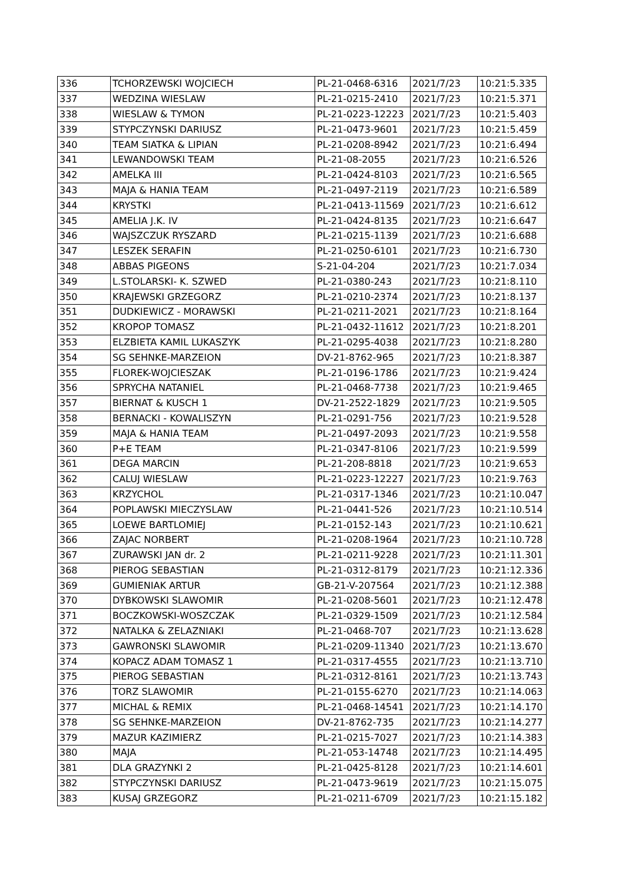| 336 | TCHORZEWSKI WOJCIECH | PL-21-0468-6316 | 2021/7/23 | 10:21:5.335 |
| 337 | WEDZINA WIESLAW | PL-21-0215-2410 | 2021/7/23 | 10:21:5.371 |
| 338 | WIESLAW & TYMON | PL-21-0223-12223 | 2021/7/23 | 10:21:5.403 |
| 339 | STYPCZYNSKI DARIUSZ | PL-21-0473-9601 | 2021/7/23 | 10:21:5.459 |
| 340 | TEAM SIATKA & LIPIAN | PL-21-0208-8942 | 2021/7/23 | 10:21:6.494 |
| 341 | LEWANDOWSKI TEAM | PL-21-08-2055 | 2021/7/23 | 10:21:6.526 |
| 342 | AMELKA III | PL-21-0424-8103 | 2021/7/23 | 10:21:6.565 |
| 343 | MAJA & HANIA TEAM | PL-21-0497-2119 | 2021/7/23 | 10:21:6.589 |
| 344 | KRYSTKI | PL-21-0413-11569 | 2021/7/23 | 10:21:6.612 |
| 345 | AMELIA J.K. IV | PL-21-0424-8135 | 2021/7/23 | 10:21:6.647 |
| 346 | WAJSZCZUK RYSZARD | PL-21-0215-1139 | 2021/7/23 | 10:21:6.688 |
| 347 | LESZEK SERAFIN | PL-21-0250-6101 | 2021/7/23 | 10:21:6.730 |
| 348 | ABBAS PIGEONS | S-21-04-204 | 2021/7/23 | 10:21:7.034 |
| 349 | L.STOLARSKI- K. SZWED | PL-21-0380-243 | 2021/7/23 | 10:21:8.110 |
| 350 | KRAJEWSKI GRZEGORZ | PL-21-0210-2374 | 2021/7/23 | 10:21:8.137 |
| 351 | DUDKIEWICZ - MORAWSKI | PL-21-0211-2021 | 2021/7/23 | 10:21:8.164 |
| 352 | KROPOP TOMASZ | PL-21-0432-11612 | 2021/7/23 | 10:21:8.201 |
| 353 | ELZBIETA KAMIL LUKASZYK | PL-21-0295-4038 | 2021/7/23 | 10:21:8.280 |
| 354 | SG SEHNKE-MARZEION | DV-21-8762-965 | 2021/7/23 | 10:21:8.387 |
| 355 | FLOREK-WOJCIESZAK | PL-21-0196-1786 | 2021/7/23 | 10:21:9.424 |
| 356 | SPRYCHA NATANIEL | PL-21-0468-7738 | 2021/7/23 | 10:21:9.465 |
| 357 | BIERNAT & KUSCH 1 | DV-21-2522-1829 | 2021/7/23 | 10:21:9.505 |
| 358 | BERNACKI - KOWALISZYN | PL-21-0291-756 | 2021/7/23 | 10:21:9.528 |
| 359 | MAJA & HANIA TEAM | PL-21-0497-2093 | 2021/7/23 | 10:21:9.558 |
| 360 | P+E TEAM | PL-21-0347-8106 | 2021/7/23 | 10:21:9.599 |
| 361 | DEGA MARCIN | PL-21-208-8818 | 2021/7/23 | 10:21:9.653 |
| 362 | CALUJ WIESLAW | PL-21-0223-12227 | 2021/7/23 | 10:21:9.763 |
| 363 | KRZYCHOL | PL-21-0317-1346 | 2021/7/23 | 10:21:10.047 |
| 364 | POPLAWSKI MIECZYSLAW | PL-21-0441-526 | 2021/7/23 | 10:21:10.514 |
| 365 | LOEWE BARTLOMIEJ | PL-21-0152-143 | 2021/7/23 | 10:21:10.621 |
| 366 | ZAJAC NORBERT | PL-21-0208-1964 | 2021/7/23 | 10:21:10.728 |
| 367 | ZURAWSKI JAN dr. 2 | PL-21-0211-9228 | 2021/7/23 | 10:21:11.301 |
| 368 | PIEROG SEBASTIAN | PL-21-0312-8179 | 2021/7/23 | 10:21:12.336 |
| 369 | GUMIENIAK ARTUR | GB-21-V-207564 | 2021/7/23 | 10:21:12.388 |
| 370 | DYBKOWSKI SLAWOMIR | PL-21-0208-5601 | 2021/7/23 | 10:21:12.478 |
| 371 | BOCZKOWSKI-WOSZCZAK | PL-21-0329-1509 | 2021/7/23 | 10:21:12.584 |
| 372 | NATALKA & ZELAZNIAKI | PL-21-0468-707 | 2021/7/23 | 10:21:13.628 |
| 373 | GAWRONSKI SLAWOMIR | PL-21-0209-11340 | 2021/7/23 | 10:21:13.670 |
| 374 | KOPACZ ADAM TOMASZ 1 | PL-21-0317-4555 | 2021/7/23 | 10:21:13.710 |
| 375 | PIEROG SEBASTIAN | PL-21-0312-8161 | 2021/7/23 | 10:21:13.743 |
| 376 | TORZ SLAWOMIR | PL-21-0155-6270 | 2021/7/23 | 10:21:14.063 |
| 377 | MICHAL & REMIX | PL-21-0468-14541 | 2021/7/23 | 10:21:14.170 |
| 378 | SG SEHNKE-MARZEION | DV-21-8762-735 | 2021/7/23 | 10:21:14.277 |
| 379 | MAZUR KAZIMIERZ | PL-21-0215-7027 | 2021/7/23 | 10:21:14.383 |
| 380 | MAJA | PL-21-053-14748 | 2021/7/23 | 10:21:14.495 |
| 381 | DLA GRAZYNKI 2 | PL-21-0425-8128 | 2021/7/23 | 10:21:14.601 |
| 382 | STYPCZYNSKI DARIUSZ | PL-21-0473-9619 | 2021/7/23 | 10:21:15.075 |
| 383 | KUSAJ GRZEGORZ | PL-21-0211-6709 | 2021/7/23 | 10:21:15.182 |